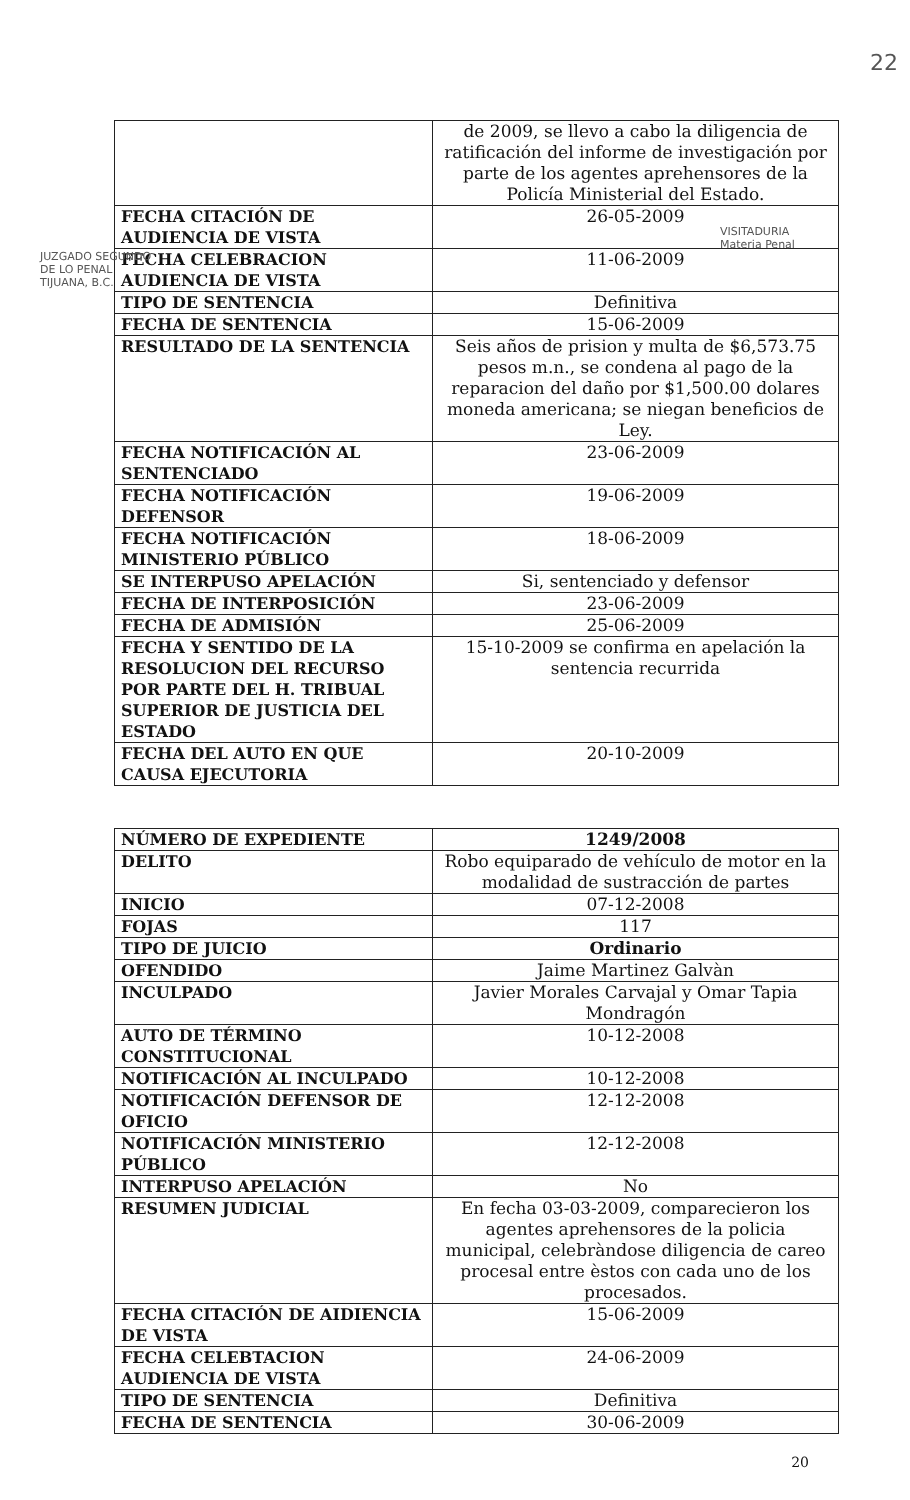JUZGADO SEGUNDO
DE LO PENAL
TIJUANA, B.C.
VISITADURIA
Materia Penal
22
| | de 2009, se llevo a cabo la diligencia de ratificación del informe de investigación por parte de los agentes aprehensores de la Policía Ministerial del Estado. |
| FECHA CITACIÓN DE AUDIENCIA DE VISTA | 26-05-2009 |
| FECHA CELEBRACION AUDIENCIA DE VISTA | 11-06-2009 |
| TIPO DE SENTENCIA | Definitiva |
| FECHA DE SENTENCIA | 15-06-2009 |
| RESULTADO DE LA SENTENCIA | Seis años de prision y multa de $6,573.75 pesos m.n., se condena al pago de la reparacion del daño por $1,500.00 dolares moneda americana; se niegan beneficios de Ley. |
| FECHA NOTIFICACIÓN AL SENTENCIADO | 23-06-2009 |
| FECHA NOTIFICACIÓN DEFENSOR | 19-06-2009 |
| FECHA NOTIFICACIÓN MINISTERIO PÚBLICO | 18-06-2009 |
| SE INTERPUSO APELACIÓN | Si, sentenciado y defensor |
| FECHA DE INTERPOSICIÓN | 23-06-2009 |
| FECHA DE ADMISIÓN | 25-06-2009 |
| FECHA Y SENTIDO DE LA RESOLUCION DEL RECURSO POR PARTE DEL H. TRIBUAL SUPERIOR DE JUSTICIA DEL ESTADO | 15-10-2009 se confirma en apelación la sentencia recurrida |
| FECHA DEL AUTO EN QUE CAUSA EJECUTORIA | 20-10-2009 |
| NÚMERO DE EXPEDIENTE | 1249/2008 |
| DELITO | Robo equiparado de vehículo de motor en la modalidad de sustracción de partes |
| INICIO | 07-12-2008 |
| FOJAS | 117 |
| TIPO DE JUICIO | Ordinario |
| OFENDIDO | Jaime Martinez Galvàn |
| INCULPADO | Javier Morales Carvajal y Omar Tapia Mondragón |
| AUTO DE TÉRMINO CONSTITUCIONAL | 10-12-2008 |
| NOTIFICACIÓN AL INCULPADO | 10-12-2008 |
| NOTIFICACIÓN DEFENSOR DE OFICIO | 12-12-2008 |
| NOTIFICACIÓN MINISTERIO PÚBLICO | 12-12-2008 |
| INTERPUSO APELACIÓN | No |
| RESUMEN JUDICIAL | En fecha 03-03-2009, comparecieron los agentes aprehensores de la policia municipal, celebràndose diligencia de careo procesal entre èstos con cada uno de los procesados. |
| FECHA CITACIÓN DE AIDIENCIA DE VISTA | 15-06-2009 |
| FECHA CELEBTACION AUDIENCIA DE VISTA | 24-06-2009 |
| TIPO DE SENTENCIA | Definitiva |
| FECHA DE SENTENCIA | 30-06-2009 |
20